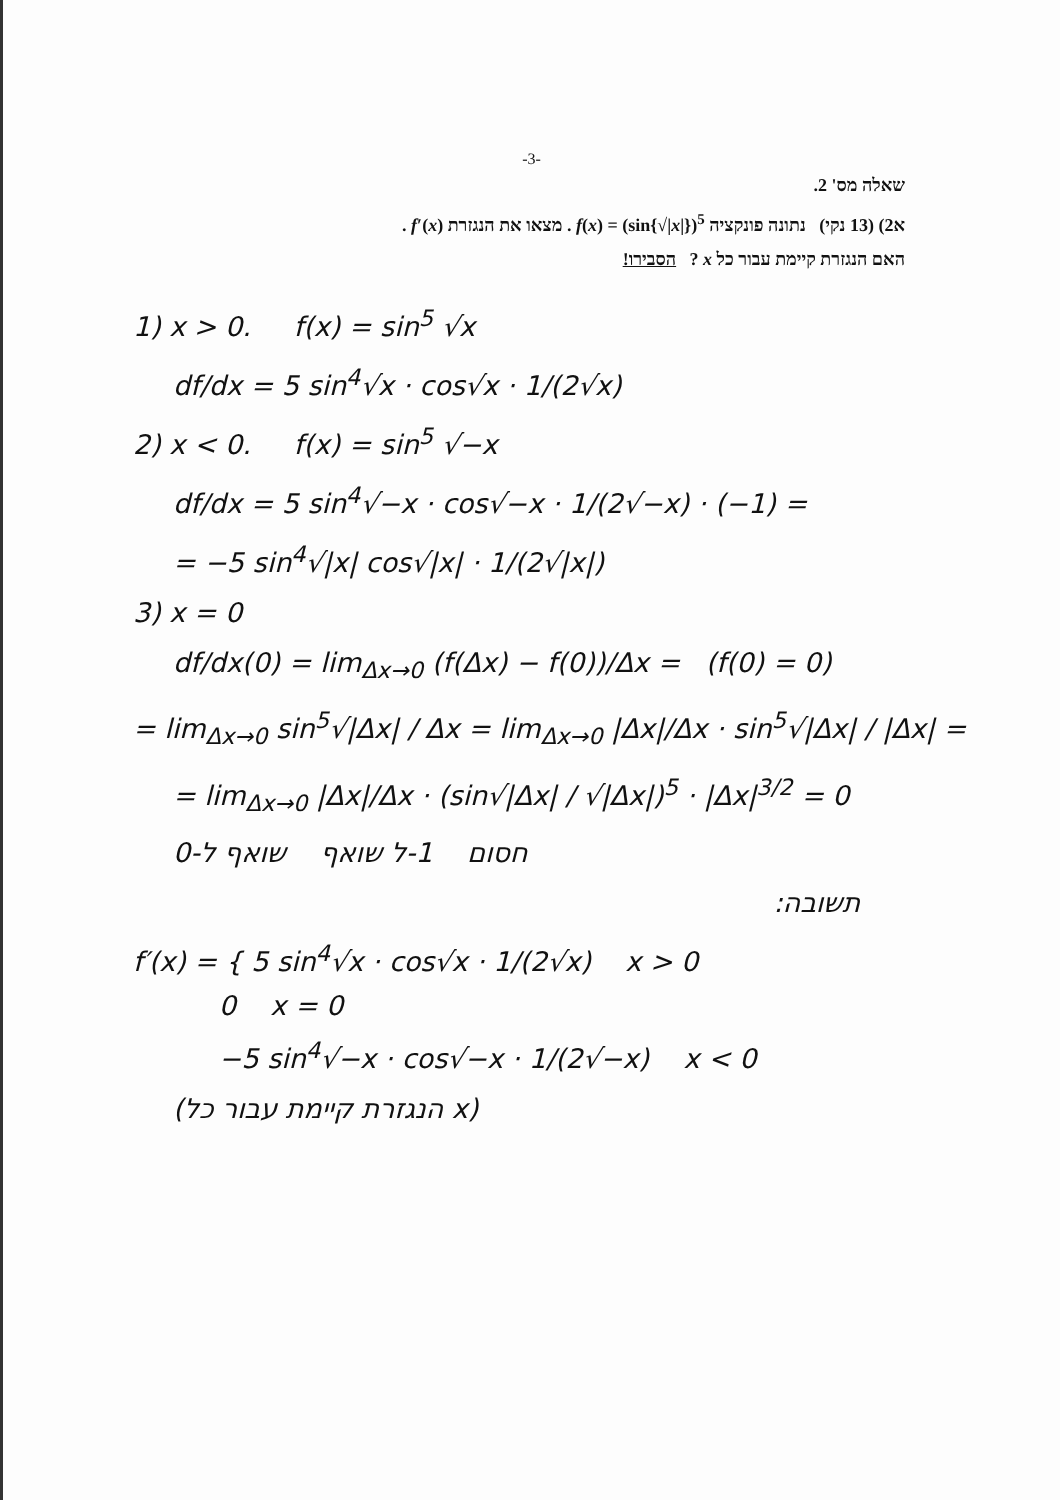-3-
שאלה מס' 2.
א2) (13 נקי) נתונה פונקציה f(x) = (sin{√|x|})<sup>5</sup> . מצאו את הנגזרת f′(x) .
האם הנגזרת קיימת עבור כל x ? הסבירו!
1) x > 0. f(x) = sin<sup>5</sup> √x
df/dx = 5 sin<sup>4</sup>√x · cos√x · 1/(2√x)
2) x < 0. f(x) = sin<sup>5</sup> √−x
df/dx = 5 sin<sup>4</sup>√−x · cos√−x · 1/(2√−x) · (−1) =
= −5 sin<sup>4</sup>√|x| cos√|x| · 1/(2√|x|)
3) x = 0
df/dx(0) = lim<sub>Δx→0</sub> (f(Δx) − f(0))/Δx = (f(0) = 0)
= lim<sub>Δx→0</sub> sin<sup>5</sup>√|Δx| / Δx = lim<sub>Δx→0</sub> |Δx|/Δx · sin<sup>5</sup>√|Δx| / |Δx| =
= lim<sub>Δx→0</sub> |Δx|/Δx · (sin√|Δx| / √|Δx|)<sup>5</sup> · |Δx|<sup>3/2</sup> = 0
חסום 1-ל שואף שואף ל-0
תשובה:
f′(x) = { 5 sin<sup>4</sup>√x · cos√x · 1/(2√x) x > 0
0 x = 0
−5 sin<sup>4</sup>√−x · cos√−x · 1/(2√−x) x < 0
(הנגזרת קיימת עבור כל x)